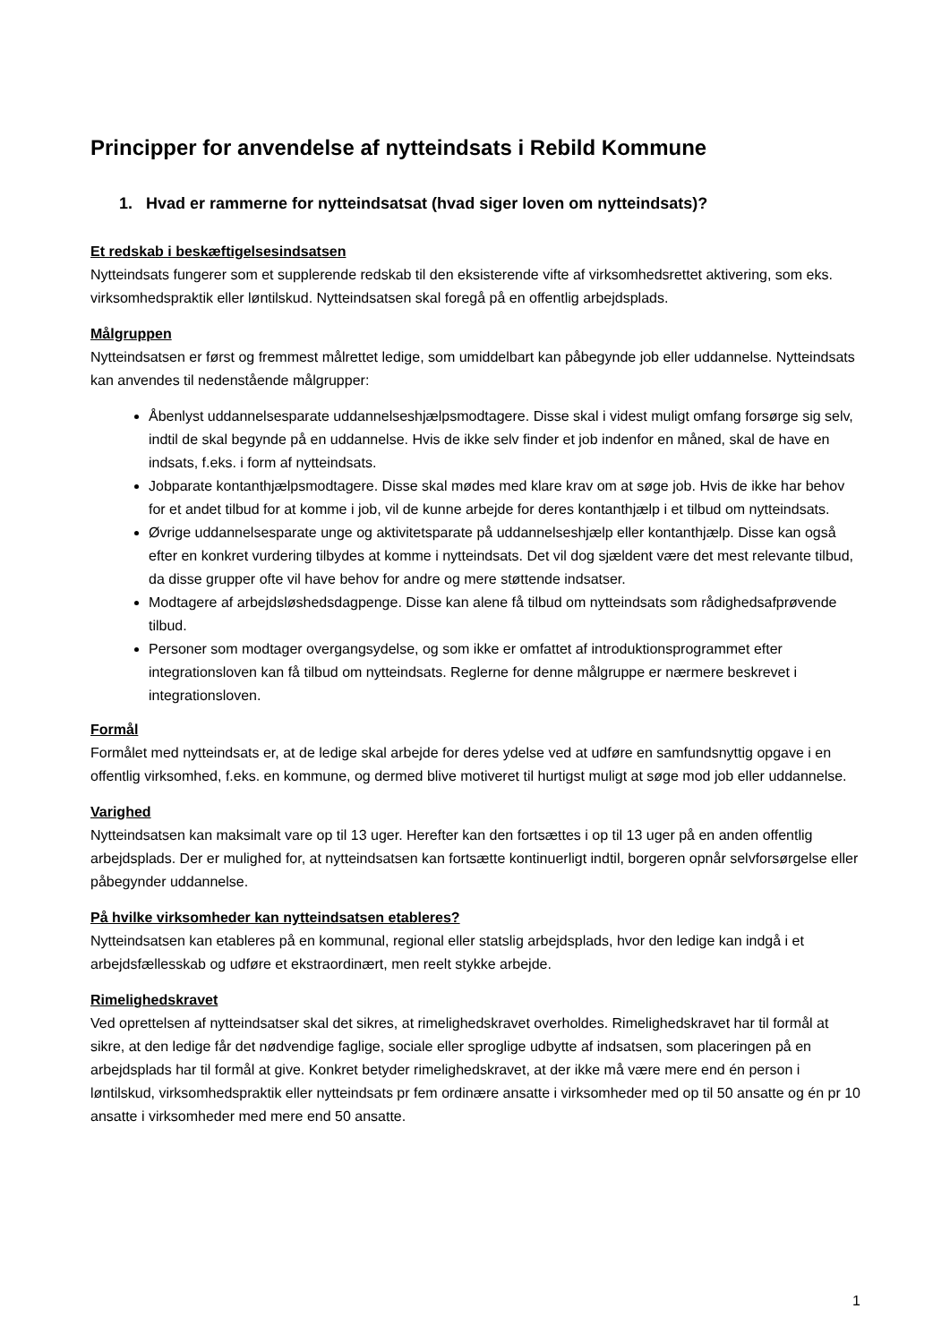Principper for anvendelse af nytteindsats i Rebild Kommune
1. Hvad er rammerne for nytteindsatsat (hvad siger loven om nytteindsats)?
Et redskab i beskæftigelsesindsatsen
Nytteindsats fungerer som et supplerende redskab til den eksisterende vifte af virksomhedsrettet aktivering, som eks. virksomhedspraktik eller løntilskud. Nytteindsatsen skal foregå på en offentlig arbejdsplads.
Målgruppen
Nytteindsatsen er først og fremmest målrettet ledige, som umiddelbart kan påbegynde job eller uddannelse. Nytteindsats kan anvendes til nedenstående målgrupper:
Åbenlyst uddannelsesparate uddannelseshjælpsmodtagere. Disse skal i videst muligt omfang forsørge sig selv, indtil de skal begynde på en uddannelse. Hvis de ikke selv finder et job indenfor en måned, skal de have en indsats, f.eks. i form af nytteindsats.
Jobparate kontanthjælpsmodtagere. Disse skal mødes med klare krav om at søge job. Hvis de ikke har behov for et andet tilbud for at komme i job, vil de kunne arbejde for deres kontanthjælp i et tilbud om nytteindsats.
Øvrige uddannelsesparate unge og aktivitetsparate på uddannelseshjælp eller kontanthjælp. Disse kan også efter en konkret vurdering tilbydes at komme i nytteindsats. Det vil dog sjældent være det mest relevante tilbud, da disse grupper ofte vil have behov for andre og mere støttende indsatser.
Modtagere af arbejdsløshedsdagpenge. Disse kan alene få tilbud om nytteindsats som rådighedsafprøvende tilbud.
Personer som modtager overgangsydelse, og som ikke er omfattet af introduktionsprogrammet efter integrationsloven kan få tilbud om nytteindsats. Reglerne for denne målgruppe er nærmere beskrevet i integrationsloven.
Formål
Formålet med nytteindsats er, at de ledige skal arbejde for deres ydelse ved at udføre en samfundsnyttig opgave i en offentlig virksomhed, f.eks. en kommune, og dermed blive motiveret til hurtigst muligt at søge mod job eller uddannelse.
Varighed
Nytteindsatsen kan maksimalt vare op til 13 uger. Herefter kan den fortsættes i op til 13 uger på en anden offentlig arbejdsplads. Der er mulighed for, at nytteindsatsen kan fortsætte kontinuerligt indtil, borgeren opnår selvforsørgelse eller påbegynder uddannelse.
På hvilke virksomheder kan nytteindsatsen etableres?
Nytteindsatsen kan etableres på en kommunal, regional eller statslig arbejdsplads, hvor den ledige kan indgå i et arbejdsfællesskab og udføre et ekstraordinært, men reelt stykke arbejde.
Rimelighedskravet
Ved oprettelsen af nytteindsatser skal det sikres, at rimelighedskravet overholdes. Rimelighedskravet har til formål at sikre, at den ledige får det nødvendige faglige, sociale eller sproglige udbytte af indsatsen, som placeringen på en arbejdsplads har til formål at give. Konkret betyder rimelighedskravet, at der ikke må være mere end én person i løntilskud, virksomhedspraktik eller nytteindsats pr fem ordinære ansatte i virksomheder med op til 50 ansatte og én pr 10 ansatte i virksomheder med mere end 50 ansatte.
1